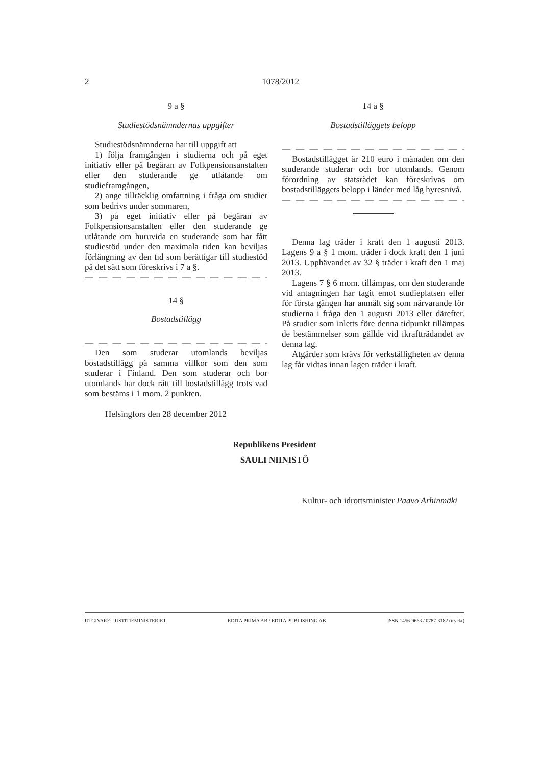2 1078/2012
9 a §
Studiestödsnämndernas uppgifter
Studiestödsnämnderna har till uppgift att
1) följa framgången i studierna och på eget initiativ eller på begäran av Folkpensionsanstalten eller den studerande ge utlåtande om studieframgången,
2) ange tillräcklig omfattning i fråga om studier som bedrivs under sommaren,
3) på eget initiativ eller på begäran av Folkpensionsanstalten eller den studerande ge utlåtande om huruvida en studerande som har fått studiestöd under den maximala tiden kan beviljas förlängning av den tid som berättigar till studiestöd på det sätt som föreskrivs i 7 a §.
— — — — — — — — — — — — — —
14 §
Bostadstillägg
— — — — — — — — — — — — — —
Den som studerar utomlands beviljas bostadstillägg på samma villkor som den som studerar i Finland. Den som studerar och bor utomlands har dock rätt till bostadstillägg trots vad som bestäms i 1 mom. 2 punkten.
Helsingfors den 28 december 2012
14 a §
Bostadstilläggets belopp
— — — — — — — — — — — — — —
Bostadstillägget är 210 euro i månaden om den studerande studerar och bor utomlands. Genom förordning av statsrådet kan föreskrivas om bostadstilläggets belopp i länder med låg hyresnivå.
— — — — — — — — — — — — — —
Denna lag träder i kraft den 1 augusti 2013. Lagens 9 a § 1 mom. träder i dock kraft den 1 juni 2013. Upphävandet av 32 § träder i kraft den 1 maj 2013.
Lagens 7 § 6 mom. tillämpas, om den studerande vid antagningen har tagit emot studieplatsen eller för första gången har anmält sig som närvarande för studierna i fråga den 1 augusti 2013 eller därefter. På studier som inletts före denna tidpunkt tillämpas de bestämmelser som gällde vid ikraftträdandet av denna lag.
Åtgärder som krävs för verkställigheten av denna lag får vidtas innan lagen träder i kraft.
Republikens President
SAULI NIINISTÖ
Kultur- och idrottsminister Paavo Arhinmäki
UTGIVARE: JUSTITIEMINISTERIET EDITA PRIMA AB / EDITA PUBLISHING AB ISSN 1456-9663 / 0787-3182 (tryckt)